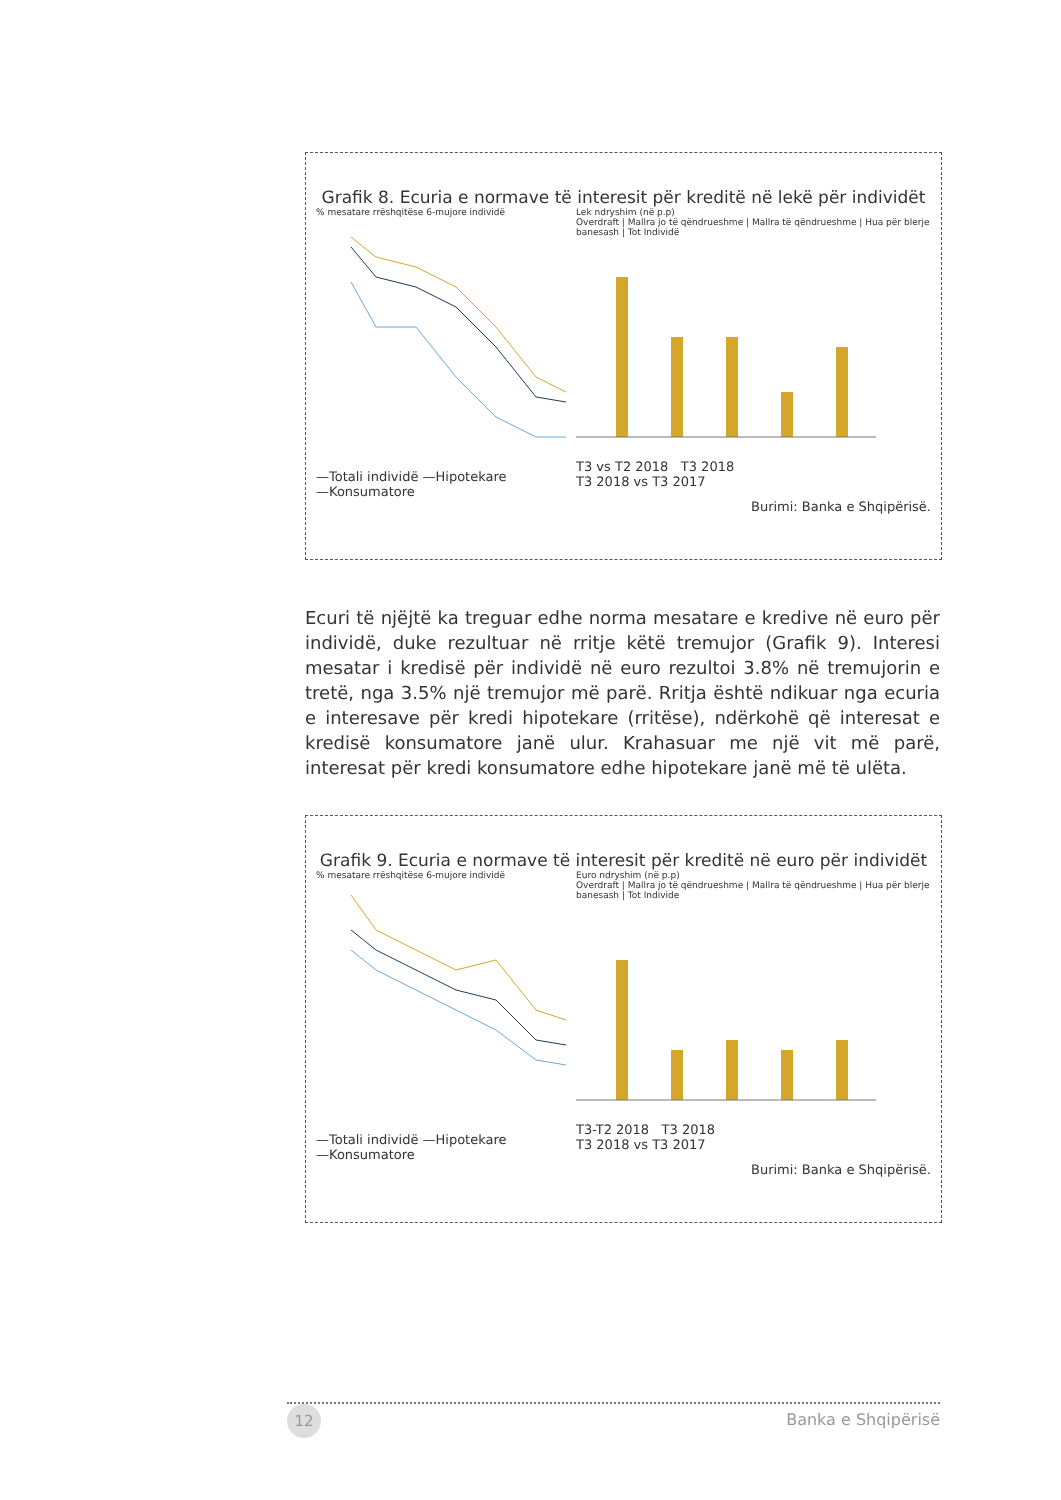Grafik 8. Ecuria e normave të interesit për kreditë në lekë për individët
% mesatare rrëshqitëse 6-mujore individë
—Totali individë —Hipotekare
—Konsumatore
Lek ndryshim (në p.p)
Overdraft | Mallra jo të qëndrueshme | Mallra të qëndrueshme | Hua për blerje banesash | Tot Individë
T3 vs T2 2018 T3 2018
T3 2018 vs T3 2017
Burimi: Banka e Shqipërisë.
Ecuri të njëjtë ka treguar edhe norma mesatare e kredive në euro për individë, duke rezultuar në rritje këtë tremujor (Grafik 9). Interesi mesatar i kredisë për individë në euro rezultoi 3.8% në tremujorin e tretë, nga 3.5% një tremujor më parë. Rritja është ndikuar nga ecuria e interesave për kredi hipotekare (rritëse), ndërkohë që interesat e kredisë konsumatore janë ulur. Krahasuar me një vit më parë, interesat për kredi konsumatore edhe hipotekare janë më të ulëta.
Grafik 9. Ecuria e normave të interesit për kreditë në euro për individët
% mesatare rrëshqitëse 6-mujore individë
—Totali individë —Hipotekare
—Konsumatore
Euro ndryshim (në p.p)
Overdraft | Mallra jo të qëndrueshme | Mallra të qëndrueshme | Hua për blerje banesash | Tot Individe
T3-T2 2018 T3 2018
T3 2018 vs T3 2017
Burimi: Banka e Shqipërisë.
12 Banka e Shqipërisë